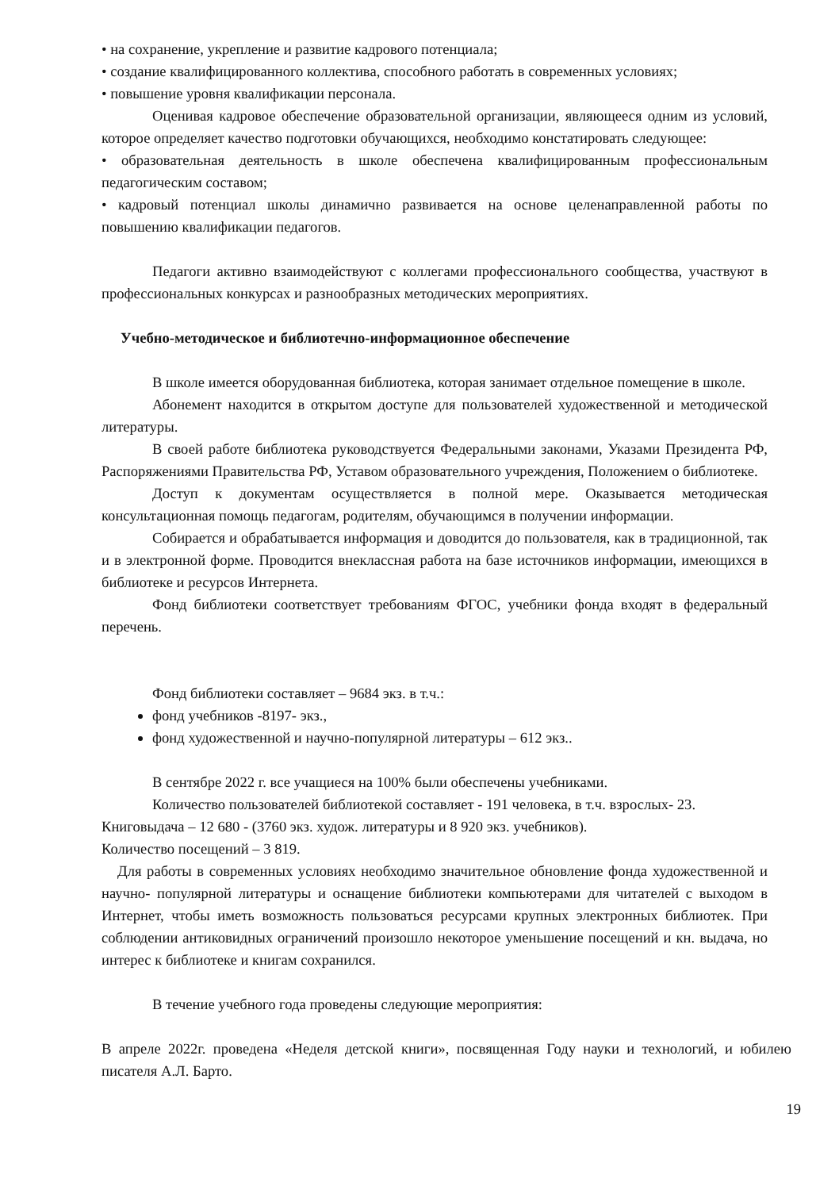• на сохранение, укрепление и развитие кадрового потенциала;
• создание квалифицированного коллектива, способного работать в современных условиях;
• повышение уровня квалификации персонала.
Оценивая кадровое обеспечение образовательной организации, являющееся одним из условий, которое определяет качество подготовки обучающихся, необходимо констатировать следующее:
• образовательная деятельность в школе обеспечена квалифицированным профессиональным педагогическим составом;
• кадровый потенциал школы динамично развивается на основе целенаправленной работы по повышению квалификации педагогов.
Педагоги активно взаимодействуют с коллегами профессионального сообщества, участвуют в профессиональных конкурсах и разнообразных методических мероприятиях.
Учебно-методическое и библиотечно-информационное обеспечение
В школе имеется оборудованная библиотека, которая занимает отдельное помещение в школе.
Абонемент находится в открытом доступе для пользователей художественной и методической литературы.
В своей работе библиотека руководствуется Федеральными законами, Указами Президента РФ, Распоряжениями Правительства РФ, Уставом образовательного учреждения, Положением о библиотеке.
Доступ к документам осуществляется в полной мере. Оказывается методическая консультационная помощь педагогам, родителям, обучающимся в получении информации.
Собирается и обрабатывается информация и доводится до пользователя, как в традиционной, так и в электронной форме. Проводится внеклассная работа на базе источников информации, имеющихся в библиотеке и ресурсов Интернета.
Фонд библиотеки соответствует требованиям ФГОС, учебники фонда входят в федеральный перечень.
Фонд библиотеки составляет – 9684 экз. в т.ч.:
фонд учебников -8197- экз.,
фонд художественной и научно-популярной литературы – 612 экз..
В сентябре 2022 г. все учащиеся на 100% были обеспечены учебниками.
Количество пользователей библиотекой составляет - 191 человека, в т.ч. взрослых- 23.
Книговыдача – 12 680 - (3760 экз. худож. литературы и 8 920 экз. учебников).
Количество посещений – 3 819.
Для работы в современных условиях необходимо значительное обновление фонда художественной и научно- популярной литературы и оснащение библиотеки компьютерами для читателей с выходом в Интернет, чтобы иметь возможность пользоваться ресурсами крупных электронных библиотек. При соблюдении антиковидных ограничений произошло некоторое уменьшение посещений и кн. выдача, но интерес к библиотеке и книгам сохранился.
В течение учебного года проведены следующие мероприятия:
В апреле 2022г. проведена «Неделя детской книги», посвященная Году науки и технологий, и юбилею писателя А.Л. Барто.
19